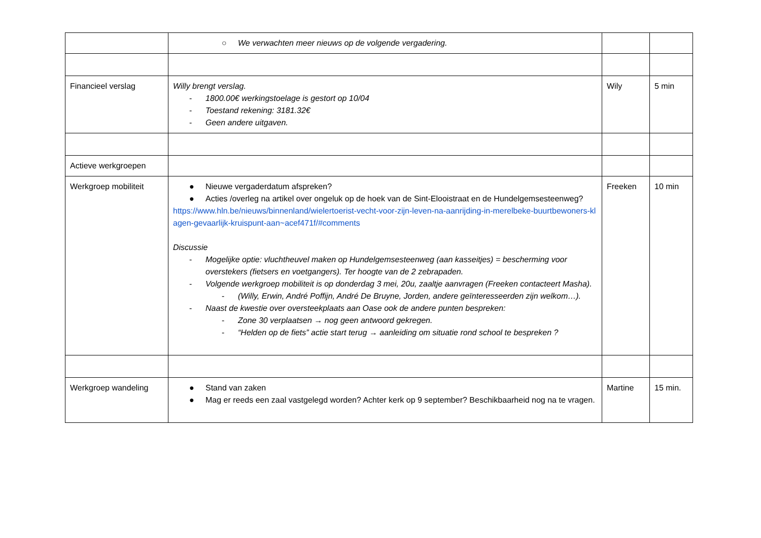| | ○ We verwachten meer nieuws op de volgende vergadering. | | |
| Financieel verslag | Willy brengt verslag. - 1800.00€ werkingstoelage is gestort op 10/04 - Toestand rekening: 3181.32€ - Geen andere uitgaven. | Wily | 5 min |
| Actieve werkgroepen | | | |
| Werkgroep mobiliteit | ● Nieuwe vergaderdatum afspreken? ● Acties /overleg na artikel over ongeluk op de hoek van de Sint-Elooistraat en de Hundelgemsesteenweg? https://www.hln.be/nieuws/binnenland/wielertoerist-vecht-voor-zijn-leven-na-aanrijding-in-merelbeke-buurtbewoners-klagen-gevaarlijk-kruispunt-aan~acef471f/#comments Discussie - Mogelijke optie: vluchtheuvel maken op Hundelgemsesteenweg (aan kasseitjes) = bescherming voor overstekers (fietsers en voetgangers). Ter hoogte van de 2 zebrapaden. - Volgende werkgroep mobiliteit is op donderdag 3 mei, 20u, zaaltje aanvragen (Freeken contacteert Masha). - (Willy, Erwin, André Poffijn, André De Bruyne, Jorden, andere geïnteresseerden zijn welkom…). - Naast de kwestie over oversteekplaats aan Oase ook de andere punten bespreken: - Zone 30 verplaatsen → nog geen antwoord gekregen. - “Helden op de fiets” actie start terug → aanleiding om situatie rond school te bespreken ? | Freeken | 10 min |
| Werkgroep wandeling | ● Stand van zaken ● Mag er reeds een zaal vastgelegd worden? Achter kerk op 9 september? Beschikbaarheid nog na te vragen. | Martine | 15 min. |